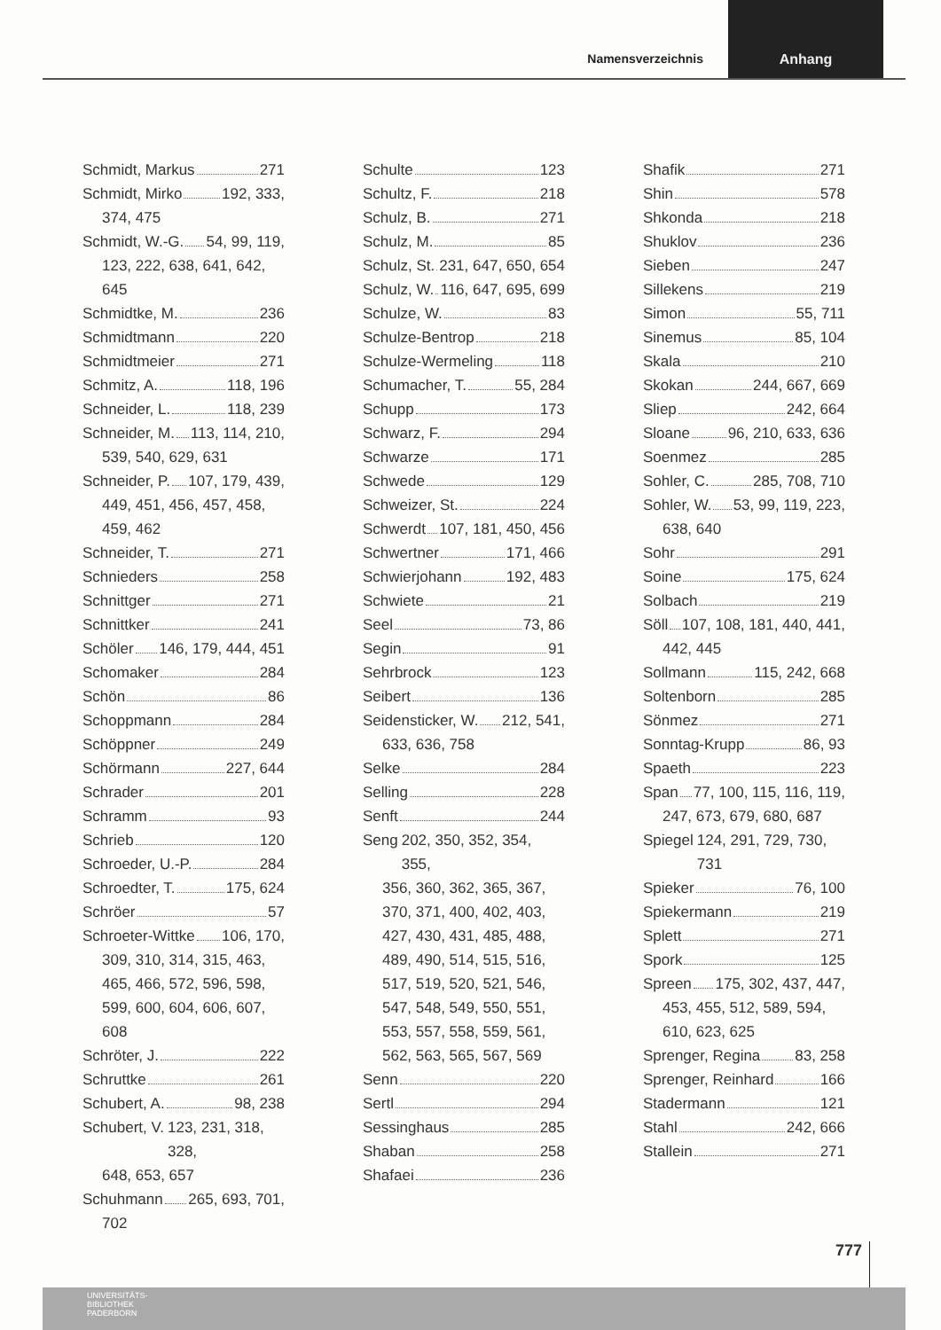Namensverzeichnis
Anhang
Schmidt, Markus 271
Schmidt, Mirko 192, 333,
374, 475
Schmidt, W.-G. 54, 99, 119,
123, 222, 638, 641, 642, 645
Schmidtke, M. 236
Schmidtmann 220
Schmidtmeier 271
Schmitz, A. 118, 196
Schneider, L. 118, 239
Schneider, M. 113, 114, 210,
539, 540, 629, 631
Schneider, P. 107, 179, 439,
449, 451, 456, 457, 458, 459, 462
Schneider, T. 271
Schnieders 258
Schnittger 271
Schnittker 241
Schöler 146, 179, 444, 451
Schomaker 284
Schön 86
Schoppmann 284
Schöppner 249
Schörmann 227, 644
Schrader 201
Schramm 93
Schrieb 120
Schroeder, U.-P. 284
Schroedter, T. 175, 624
Schröer 57
Schroeter-Wittke 106, 170,
309, 310, 314, 315, 463, 465, 466, 572, 596, 598, 599, 600, 604, 606, 607, 608
Schröter, J. 222
Schruttke 261
Schubert, A. 98, 238
Schubert, V. 123, 231, 318, 328,
648, 653, 657
Schuhmann 265, 693, 701,
702
Schulte 123
Schultz, F. 218
Schulz, B. 271
Schulz, M. 85
Schulz, St. 231, 647, 650, 654
Schulz, W. 116, 647, 695, 699
Schulze, W. 83
Schulze-Bentrop 218
Schulze-Wermeling 118
Schumacher, T. 55, 284
Schupp 173
Schwarz, F. 294
Schwarze 171
Schwede 129
Schweizer, St. 224
Schwerdt 107, 181, 450, 456
Schwertner 171, 466
Schwierjohann 192, 483
Schwiete 21
Seel 73, 86
Segin 91
Sehrbrock 123
Seibert 136
Seidensticker, W. 212, 541,
633, 636, 758
Selke 284
Selling 228
Senft 244
Seng 202, 350, 352, 354, 355,
356, 360, 362, 365, 367, 370, 371, 400, 402, 403, 427, 430, 431, 485, 488, 489, 490, 514, 515, 516, 517, 519, 520, 521, 546, 547, 548, 549, 550, 551, 553, 557, 558, 559, 561, 562, 563, 565, 567, 569
Senn 220
Sertl 294
Sessinghaus 285
Shaban 258
Shafaei 236
Shafik 271
Shin 578
Shkonda 218
Shuklov 236
Sieben 247
Sillekens 219
Simon 55, 711
Sinemus 85, 104
Skala 210
Skokan 244, 667, 669
Sliep 242, 664
Sloane 96, 210, 633, 636
Soenmez 285
Sohler, C. 285, 708, 710
Sohler, W. 53, 99, 119, 223,
638, 640
Sohr 291
Soine 175, 624
Solbach 219
Söll 107, 108, 181, 440, 441,
442, 445
Sollmann 115, 242, 668
Soltenborn 285
Sönmez 271
Sonntag-Krupp 86, 93
Spaeth 223
Span 77, 100, 115, 116, 119,
247, 673, 679, 680, 687
Spiegel 124, 291, 729, 730, 731
Spieker 76, 100
Spiekermann 219
Splett 271
Spork 125
Spreen 175, 302, 437, 447,
453, 455, 512, 589, 594, 610, 623, 625
Sprenger, Regina 83, 258
Sprenger, Reinhard 166
Stadermann 121
Stahl 242, 666
Stallein 271
777
UNIVERSITÄTS-
BIBLIOTHEK
PADERBORN